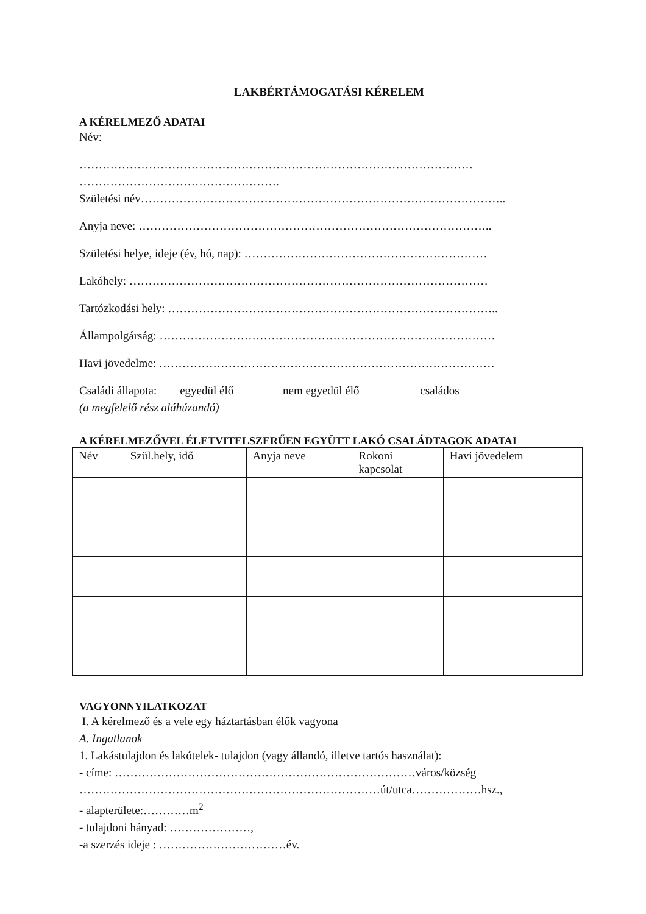LAKBÉRTÁMOGATÁSI KÉRELEM
A KÉRELMEZŐ ADATAI
Név:
…………………………………………………………………………………………
…………………………………………….
Születési név…………………………………………………………………………………..
Anyja neve: ………………………………………………………………………………..
Születési helye, ideje (év, hó, nap): ………………………………………………………
Lakóhely: …………………………………………………………………………………
Tartózkodási hely: …………………………………………………………………………..
Állampolgárság: ……………………………………………………………………………
Havi jövedelme: ……………………………………………………………………………
Családi állapota: egyedül élő nem egyedül élő családos
(a megfelelő rész aláhúzandó)
A KÉRELMEZŐVEL ÉLETVITELSZERŰEN EGYÜTT LAKÓ CSALÁDTAGOK ADATAI
| Név | Szül.hely, idő | Anyja neve | Rokoni kapcsolat | Havi jövedelem |
| --- | --- | --- | --- | --- |
VAGYONNYILATKOZAT
I. A kérelmező és a vele egy háztartásban élők vagyona
A. Ingatlanok
1. Lakástulajdon és lakótelek- tulajdon (vagy állandó, illetve tartós használat):
- címe: ……………………………………………………………………város/község
……………………………………………………………………út/utca………………hsz.,
- alapterülete:…………m<sup>2</sup>
- tulajdoni hányad: …………………,
-a szerzés ideje : ……………………………év.